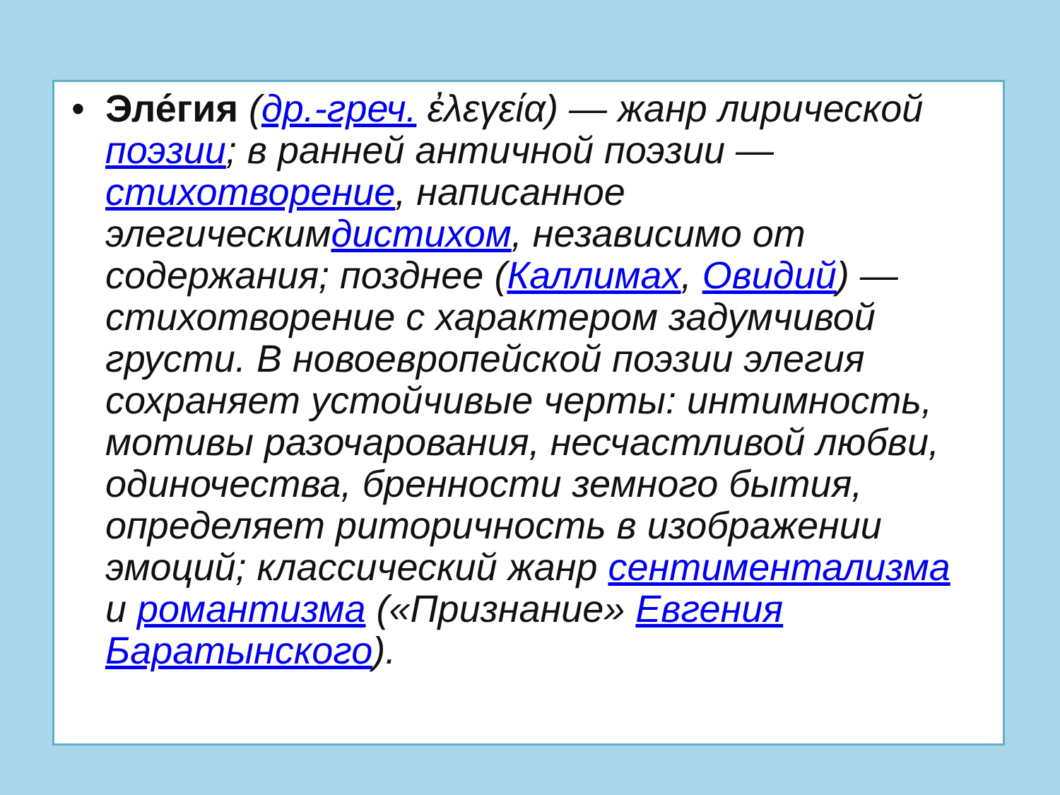• Эле́гия (др.-греч. ἐλεγεία) — жанр лирической поэзии; в ранней античной поэзии — стихотворение, написанное элегическимдистихом, независимо от содержания; позднее (Каллимах, Овидий) — стихотворение с характером задумчивой грусти. В новоевропейской поэзии элегия сохраняет устойчивые черты: интимность, мотивы разочарования, несчастливой любви, одиночества, бренности земного бытия, определяет риторичность в изображении эмоций; классический жанр сентиментализма и романтизма («Признание» Евгения Баратынского).